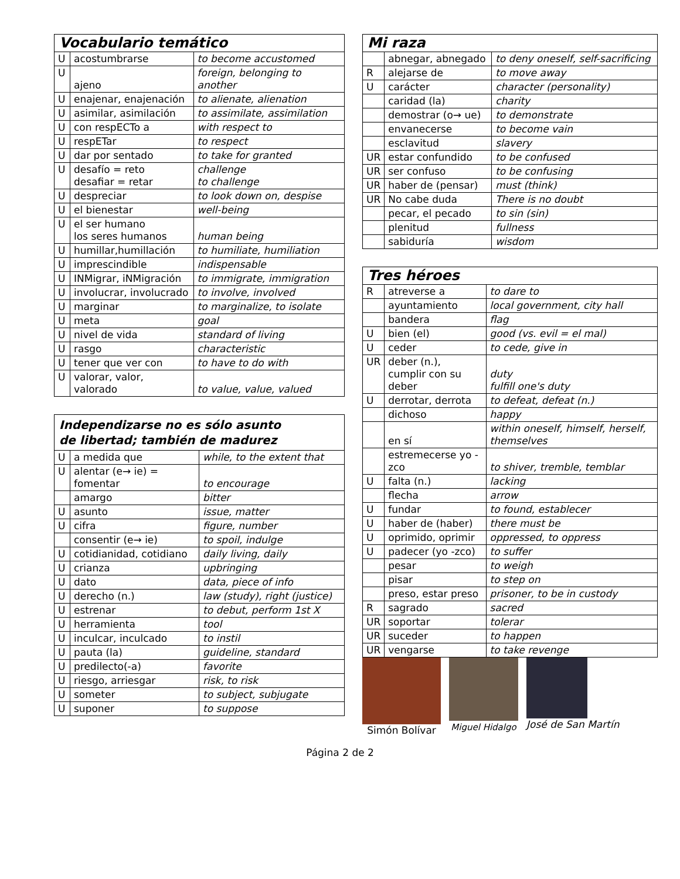| Vocabulario temático | | |
| --- | --- | --- |
| U | acostumbrarse | to become accustomed |
| U | ajeno | foreign, belonging to another |
| U | enajenar, enajenación | to alienate, alienation |
| U | asimilar, asimilación | to assimilate, assimilation |
| U | con respECTo a | with respect to |
| U | respETar | to respect |
| U | dar por sentado | to take for granted |
| U | desafío = reto desafiar = retar | challenge to challenge |
| U | despreciar | to look down on, despise |
| U | el bienestar | well-being |
| U | el ser humano los seres humanos | human being |
| U | humillar,humillación | to humiliate, humiliation |
| U | imprescindible | indispensable |
| U | INMigrar, iNMigración | to immigrate, immigration |
| U | involucrar, involucrado | to involve, involved |
| U | marginar | to marginalize, to isolate |
| U | meta | goal |
| U | nivel de vida | standard of living |
| U | rasgo | characteristic |
| U | tener que ver con | to have to do with |
| U | valorar, valor, valorado | to value, value, valued |
| Independizarse no es sólo asunto de libertad; también de madurez | | |
| --- | --- | --- |
| U | a medida que | while, to the extent that |
| U | alentar (e→ ie) = fomentar | to encourage |
| | amargo | bitter |
| U | asunto | issue, matter |
| U | cifra | figure, number |
| | consentir (e→ ie) | to spoil, indulge |
| U | cotidianidad, cotidiano | daily living, daily |
| U | crianza | upbringing |
| U | dato | data, piece of info |
| U | derecho (n.) | law (study), right (justice) |
| U | estrenar | to debut, perform 1st X |
| U | herramienta | tool |
| U | inculcar, inculcado | to instil |
| U | pauta (la) | guideline, standard |
| U | predilecto(-a) | favorite |
| U | riesgo, arriesgar | risk, to risk |
| U | someter | to subject, subjugate |
| U | suponer | to suppose |
| Mi raza | | |
| --- | --- | --- |
| | abnegar, abnegado | to deny oneself, self-sacrificing |
| R | alejarse de | to move away |
| U | carácter | character (personality) |
| | caridad (la) | charity |
| | demostrar (o→ ue) | to demonstrate |
| | envanecerse | to become vain |
| | esclavitud | slavery |
| UR | estar confundido | to be confused |
| UR | ser confuso | to be confusing |
| UR | haber de (pensar) | must (think) |
| UR | No cabe duda | There is no doubt |
| | pecar, el pecado | to sin (sin) |
| | plenitud | fullness |
| | sabiduría | wisdom |
| Tres héroes | | |
| --- | --- | --- |
| R | atreverse a | to dare to |
| | ayuntamiento | local government, city hall |
| | bandera | flag |
| U | bien (el) | good (vs. evil = el mal) |
| U | ceder | to cede, give in |
| UR | deber (n.), cumplir con su deber | duty fulfill one's duty |
| U | derrotar, derrota | to defeat, defeat (n.) |
| | dichoso | happy |
| | en sí | within oneself, himself, herself, themselves |
| | estremecerse yo -zco | to shiver, tremble, temblar |
| U | falta (n.) | lacking |
| | flecha | arrow |
| U | fundar | to found, establecer |
| U | haber de (haber) | there must be |
| U | oprimido, oprimir | oppressed, to oppress |
| U | padecer (yo -zco) | to suffer |
| | pesar | to weigh |
| | pisar | to step on |
| | preso, estar preso | prisoner, to be in custody |
| R | sagrado | sacred |
| UR | soportar | tolerar |
| UR | suceder | to happen |
| UR | vengarse | to take revenge |
Simón Bolívar Miguel Hidalgo José de San Martín
Página 2 de 2